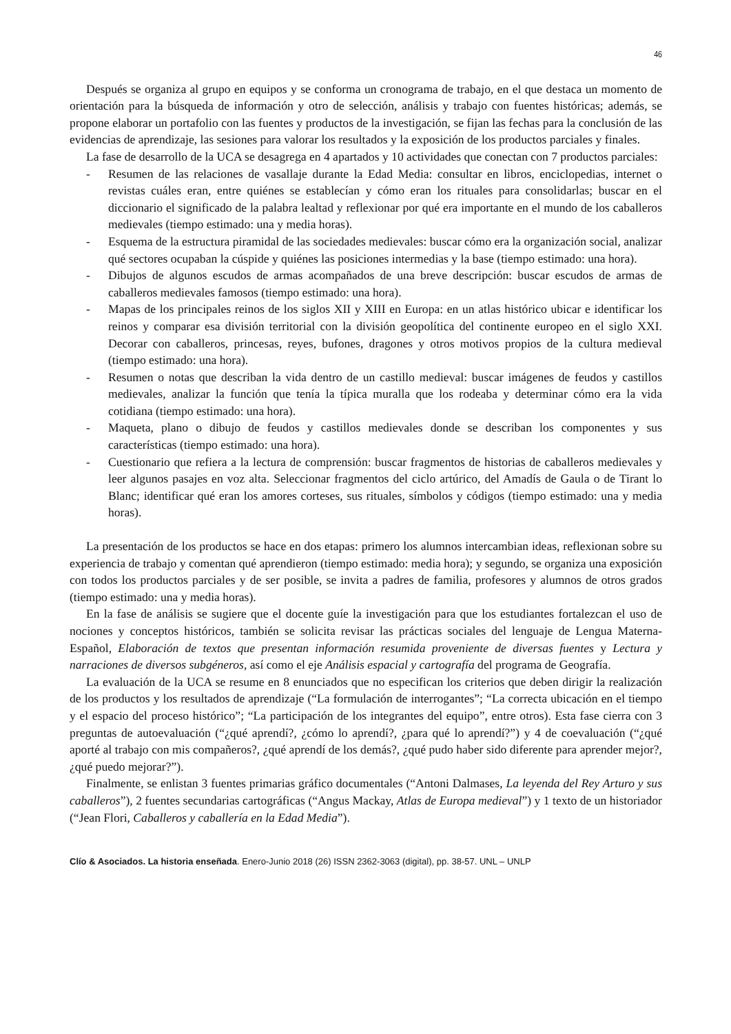46
Después se organiza al grupo en equipos y se conforma un cronograma de trabajo, en el que destaca un momento de orientación para la búsqueda de información y otro de selección, análisis y trabajo con fuentes históricas; además, se propone elaborar un portafolio con las fuentes y productos de la investigación, se fijan las fechas para la conclusión de las evidencias de aprendizaje, las sesiones para valorar los resultados y la exposición de los productos parciales y finales.
La fase de desarrollo de la UCA se desagrega en 4 apartados y 10 actividades que conectan con 7 productos parciales:
- Resumen de las relaciones de vasallaje durante la Edad Media: consultar en libros, enciclopedias, internet o revistas cuáles eran, entre quiénes se establecían y cómo eran los rituales para consolidarlas; buscar en el diccionario el significado de la palabra lealtad y reflexionar por qué era importante en el mundo de los caballeros medievales (tiempo estimado: una y media horas).
- Esquema de la estructura piramidal de las sociedades medievales: buscar cómo era la organización social, analizar qué sectores ocupaban la cúspide y quiénes las posiciones intermedias y la base (tiempo estimado: una hora).
- Dibujos de algunos escudos de armas acompañados de una breve descripción: buscar escudos de armas de caballeros medievales famosos (tiempo estimado: una hora).
- Mapas de los principales reinos de los siglos XII y XIII en Europa: en un atlas histórico ubicar e identificar los reinos y comparar esa división territorial con la división geopolítica del continente europeo en el siglo XXI. Decorar con caballeros, princesas, reyes, bufones, dragones y otros motivos propios de la cultura medieval (tiempo estimado: una hora).
- Resumen o notas que describan la vida dentro de un castillo medieval: buscar imágenes de feudos y castillos medievales, analizar la función que tenía la típica muralla que los rodeaba y determinar cómo era la vida cotidiana (tiempo estimado: una hora).
- Maqueta, plano o dibujo de feudos y castillos medievales donde se describan los componentes y sus características (tiempo estimado: una hora).
- Cuestionario que refiera a la lectura de comprensión: buscar fragmentos de historias de caballeros medievales y leer algunos pasajes en voz alta. Seleccionar fragmentos del ciclo artúrico, del Amadís de Gaula o de Tirant lo Blanc; identificar qué eran los amores corteses, sus rituales, símbolos y códigos (tiempo estimado: una y media horas).
La presentación de los productos se hace en dos etapas: primero los alumnos intercambian ideas, reflexionan sobre su experiencia de trabajo y comentan qué aprendieron (tiempo estimado: media hora); y segundo, se organiza una exposición con todos los productos parciales y de ser posible, se invita a padres de familia, profesores y alumnos de otros grados (tiempo estimado: una y media horas).
En la fase de análisis se sugiere que el docente guíe la investigación para que los estudiantes fortalezcan el uso de nociones y conceptos históricos, también se solicita revisar las prácticas sociales del lenguaje de Lengua Materna-Español, Elaboración de textos que presentan información resumida proveniente de diversas fuentes y Lectura y narraciones de diversos subgéneros, así como el eje Análisis espacial y cartografía del programa de Geografía.
La evaluación de la UCA se resume en 8 enunciados que no especifican los criterios que deben dirigir la realización de los productos y los resultados de aprendizaje (“La formulación de interrogantes”; “La correcta ubicación en el tiempo y el espacio del proceso histórico”; “La participación de los integrantes del equipo”, entre otros). Esta fase cierra con 3 preguntas de autoevaluación (“¿qué aprendí?, ¿cómo lo aprendí?, ¿para qué lo aprendí?”) y 4 de coevaluación (“¿qué aporté al trabajo con mis compañeros?, ¿qué aprendí de los demás?, ¿qué pudo haber sido diferente para aprender mejor?, ¿qué puedo mejorar?”).
Finalmente, se enlistan 3 fuentes primarias gráfico documentales (“Antoni Dalmases, La leyenda del Rey Arturo y sus caballeros”), 2 fuentes secundarias cartográficas (“Angus Mackay, Atlas de Europa medieval”) y 1 texto de un historiador (“Jean Flori, Caballeros y caballería en la Edad Media”).
Clío & Asociados. La historia enseñada. Enero-Junio 2018 (26) ISSN 2362-3063 (digital), pp. 38-57. UNL – UNLP